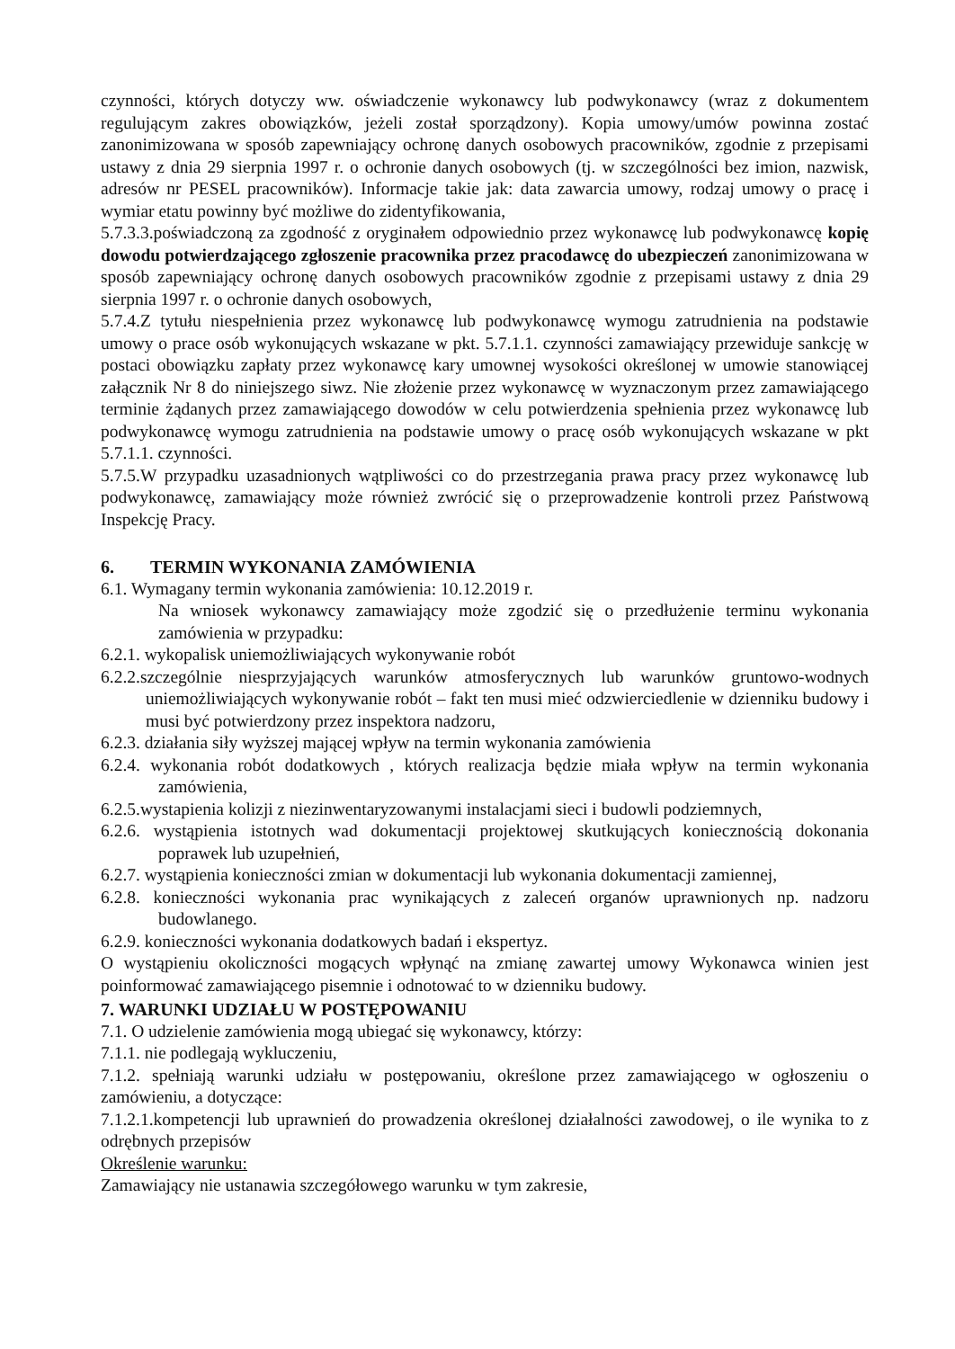czynności, których dotyczy ww. oświadczenie wykonawcy lub podwykonawcy (wraz z dokumentem regulującym zakres obowiązków, jeżeli został sporządzony). Kopia umowy/umów powinna zostać zanonimizowana w sposób zapewniający ochronę danych osobowych pracowników, zgodnie z przepisami ustawy z dnia 29 sierpnia 1997 r. o ochronie danych osobowych (tj. w szczególności bez imion, nazwisk, adresów nr PESEL pracowników). Informacje takie jak: data zawarcia umowy, rodzaj umowy o pracę i wymiar etatu powinny być możliwe do zidentyfikowania,
5.7.3.3.poświadczoną za zgodność z oryginałem odpowiednio przez wykonawcę lub podwykonawcę kopię dowodu potwierdzającego zgłoszenie pracownika przez pracodawcę do ubezpieczeń zanonimizowana w sposób zapewniający ochronę danych osobowych pracowników zgodnie z przepisami ustawy z dnia 29 sierpnia 1997 r. o ochronie danych osobowych,
5.7.4.Z tytułu niespełnienia przez wykonawcę lub podwykonawcę wymogu zatrudnienia na podstawie umowy o prace osób wykonujących wskazane w pkt. 5.7.1.1. czynności zamawiający przewiduje sankcję w postaci obowiązku zapłaty przez wykonawcę kary umownej wysokości określonej w umowie stanowiącej załącznik Nr 8 do niniejszego siwz. Nie złożenie przez wykonawcę w wyznaczonym przez zamawiającego terminie żądanych przez zamawiającego dowodów w celu potwierdzenia spełnienia przez wykonawcę lub podwykonawcę wymogu zatrudnienia na podstawie umowy o pracę osób wykonujących wskazane w pkt 5.7.1.1. czynności.
5.7.5.W przypadku uzasadnionych wątpliwości co do przestrzegania prawa pracy przez wykonawcę lub podwykonawcę, zamawiający może również zwrócić się o przeprowadzenie kontroli przez Państwową Inspekcję Pracy.
6. TERMIN WYKONANIA ZAMÓWIENIA
6.1. Wymagany termin wykonania zamówienia: 10.12.2019 r.
Na wniosek wykonawcy zamawiający może zgodzić się o przedłużenie terminu wykonania zamówienia w przypadku:
6.2.1. wykopalisk uniemożliwiających wykonywanie robót
6.2.2.szczególnie niesprzyjających warunków atmosferycznych lub warunków gruntowo-wodnych uniemożliwiających wykonywanie robót – fakt ten musi mieć odzwierciedlenie w dzienniku budowy i musi być potwierdzony przez inspektora nadzoru,
6.2.3. działania siły wyższej mającej wpływ na termin wykonania zamówienia
6.2.4. wykonania robót dodatkowych , których realizacja będzie miała wpływ na termin wykonania zamówienia,
6.2.5.wystapienia kolizji z niezinwentaryzowanymi instalacjami sieci i budowli podziemnych,
6.2.6. wystąpienia istotnych wad dokumentacji projektowej skutkujących koniecznością dokonania poprawek lub uzupełnień,
6.2.7. wystąpienia konieczności zmian w dokumentacji lub wykonania dokumentacji zamiennej,
6.2.8. konieczności wykonania prac wynikających z zaleceń organów uprawnionych np. nadzoru budowlanego.
6.2.9. konieczności wykonania dodatkowych badań i ekspertyz.
O wystąpieniu okoliczności mogących wpłynąć na zmianę zawartej umowy Wykonawca winien jest poinformować zamawiającego pisemnie i odnotować to w dzienniku budowy.
7. WARUNKI UDZIAŁU W POSTĘPOWANIU
7.1. O udzielenie zamówienia mogą ubiegać się wykonawcy, którzy:
7.1.1. nie podlegają wykluczeniu,
7.1.2. spełniają warunki udziału w postępowaniu, określone przez zamawiającego w ogłoszeniu o zamówieniu, a dotyczące:
7.1.2.1.kompetencji lub uprawnień do prowadzenia określonej działalności zawodowej, o ile wynika to z odrębnych przepisów
Określenie warunku:
Zamawiający nie ustanawia szczegółowego warunku w tym zakresie,